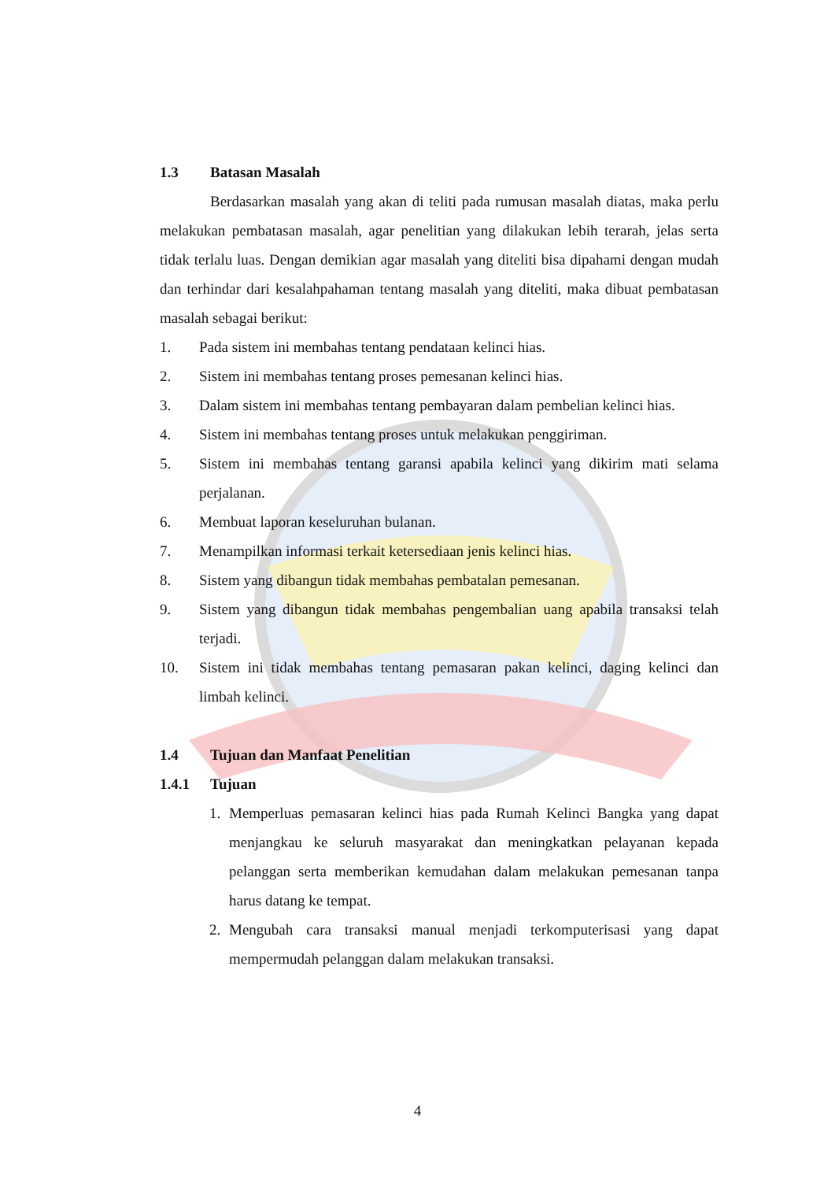1.3 Batasan Masalah
Berdasarkan masalah yang akan di teliti pada rumusan masalah diatas, maka perlu melakukan pembatasan masalah, agar penelitian yang dilakukan lebih terarah, jelas serta tidak terlalu luas. Dengan demikian agar masalah yang diteliti bisa dipahami dengan mudah dan terhindar dari kesalahpahaman tentang masalah yang diteliti, maka dibuat pembatasan masalah sebagai berikut:
1. Pada sistem ini membahas tentang pendataan kelinci hias.
2. Sistem ini membahas tentang proses pemesanan kelinci hias.
3. Dalam sistem ini membahas tentang pembayaran dalam pembelian kelinci hias.
4. Sistem ini membahas tentang proses untuk melakukan penggiriman.
5. Sistem ini membahas tentang garansi apabila kelinci yang dikirim mati selama perjalanan.
6. Membuat laporan keseluruhan bulanan.
7. Menampilkan informasi terkait ketersediaan jenis kelinci hias.
8. Sistem yang dibangun tidak membahas pembatalan pemesanan.
9. Sistem yang dibangun tidak membahas pengembalian uang apabila transaksi telah terjadi.
10. Sistem ini tidak membahas tentang pemasaran pakan kelinci, daging kelinci dan limbah kelinci.
1.4 Tujuan dan Manfaat Penelitian
1.4.1 Tujuan
1. Memperluas pemasaran kelinci hias pada Rumah Kelinci Bangka yang dapat menjangkau ke seluruh masyarakat dan meningkatkan pelayanan kepada pelanggan serta memberikan kemudahan dalam melakukan pemesanan tanpa harus datang ke tempat.
2. Mengubah cara transaksi manual menjadi terkomputerisasi yang dapat mempermudah pelanggan dalam melakukan transaksi.
4